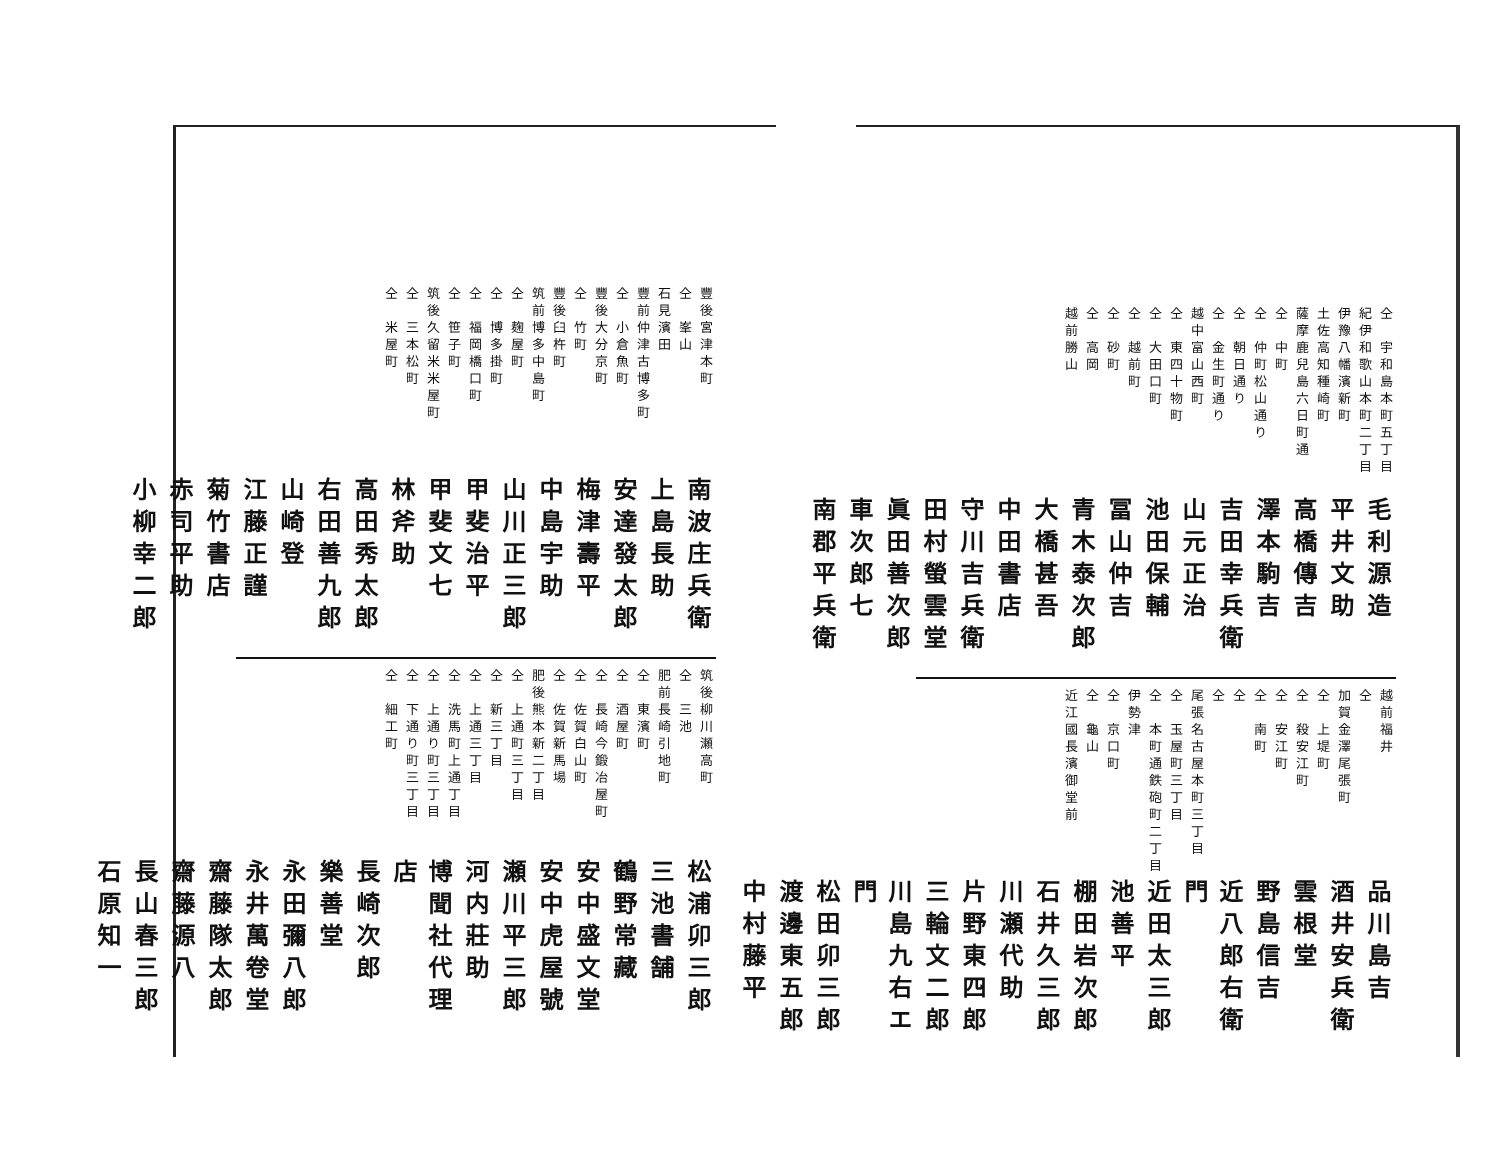仝　宇和島本町五丁目
紀伊和歌山本町二丁目
伊豫八幡濱新町
土佐高知種崎町
薩摩鹿兒島六日町通
仝　中町
仝　仲町松山通り
仝　朝日通り
仝　金生町通り
越中富山西町
仝　東四十物町
仝　大田口町
仝　越前町
仝　砂町
仝　高岡
越前勝山
毛利源造
平井文助
高橋傳吉
澤本駒吉
吉田幸兵衛
山元正治
池田保輔
冨山仲吉
青木泰次郎
大橋甚吾
中田書店
守川吉兵衛
田村螢雲堂
眞田善次郎
車次郎七
南郡平兵衛
越前福井
仝
加賀金澤尾張町
仝　上堤町
仝　殺安江町
仝　安江町
仝　南町
仝
仝
尾張名古屋本町三丁目
仝　玉屋町三丁目
仝　本町通鉄砲町二丁目
伊勢津
仝　京口町
仝　龜山
近江國長濱御堂前
品川島吉
酒井安兵衛
雲根堂
野島信吉
近八郎右衛門
近田太三郎
池善平
棚田岩次郎
石井久三郎
川瀬代助
片野東四郎
三輪文二郎
川島九右エ門
松田卯三郎
渡邊東五郎
中村藤平
豐後宮津本町
仝　峯山
石見濱田
豐前仲津古博多町
仝　小倉魚町
豐後大分京町
仝　竹町
豐後臼杵町
筑前博多中島町
仝　麹屋町
仝　博多掛町
仝　福岡橋口町
仝　笹子町
筑後久留米米屋町
仝　三本松町
仝　米屋町
南波庄兵衛
上島長助
安達發太郎
梅津壽平
中島宇助
山川正三郎
甲斐治平
甲斐文七
林斧助
高田秀太郎
右田善九郎
山崎登
江藤正謹
菊竹書店
赤司平助
小柳幸二郎
筑後柳川瀬高町
仝　三池
肥前長崎引地町
仝　東濱町
仝　酒屋町
仝　長崎今鍛冶屋町
仝　佐賀白山町
仝　佐賀新馬場
肥後熊本新二丁目
仝　上通町三丁目
仝　新三丁目
仝　上通三丁目
仝　洗馬町上通丁目
仝　上通り町三丁目
仝　下通り町三丁目
仝　細工町
松浦卯三郎
三池書舗
鶴野常藏
安中盛文堂
安中虎屋號
瀬川平三郎
河内莊助
博聞社代理店
長崎次郎
樂善堂
永田彌八郎
永井萬卷堂
齋藤隊太郎
齋藤源八
長山春三郎
石原知一